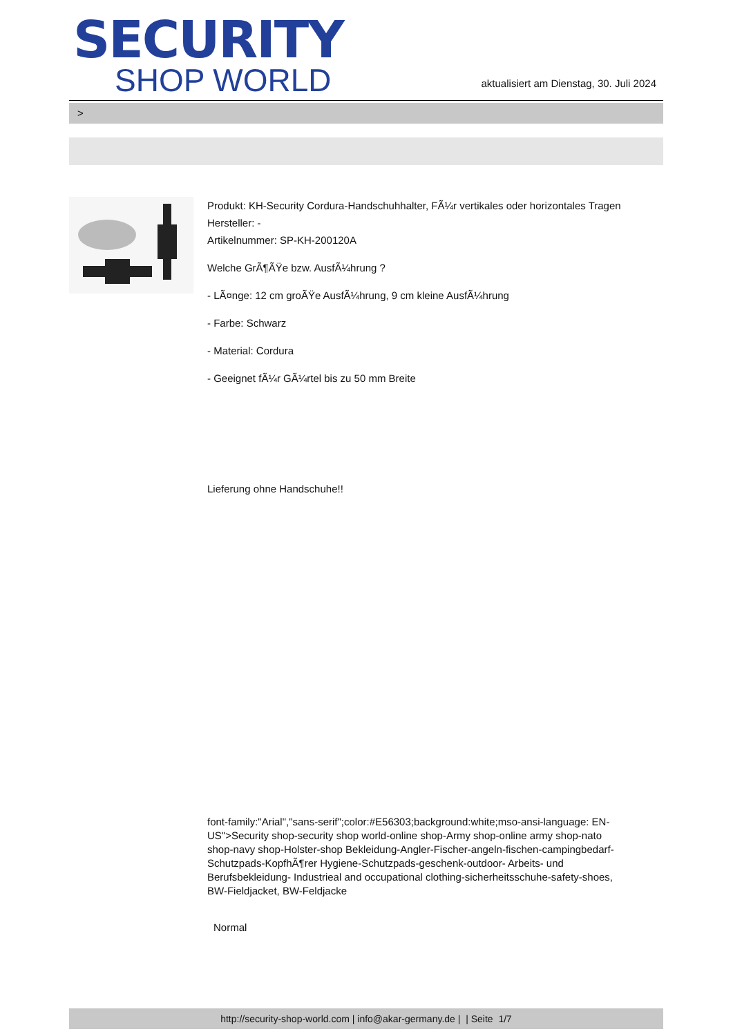SECURITY
SHOP WORLD
aktualisiert am Dienstag, 30. Juli 2024
>
Produkt: KH-Security Cordura-Handschuhhalter, FÃ¼r vertikales oder horizontales Tragen
Hersteller: -
Artikelnummer: SP-KH-200120A
Welche GrÃ¶ÃŸe bzw. AusfÃ¼hrung ?
- LÃ¤nge: 12 cm groÃŸe AusfÃ¼hrung, 9 cm kleine AusfÃ¼hrung
- Farbe: Schwarz
- Material: Cordura
- Geeignet fÃ¼r GÃ¼rtel bis zu 50 mm Breite
Lieferung ohne Handschuhe!!
font-family:"Arial","sans-serif";color:#E56303;background:white;mso-ansi-language: EN-US">Security shop-security shop world-online shop-Army shop-online army shop-nato shop-navy shop-Holster-shop Bekleidung-Angler-Fischer-angeln-fischen-campingbedarf-Schutzpads-KopfhÃ¶rer Hygiene-Schutzpads-geschenk-outdoor- Arbeits- und Berufsbekleidung- Industrieal and occupational clothing-sicherheitsschuhe-safety-shoes, BW-Fieldjacket, BW-Feldjacke
Normal
http://security-shop-world.com | info@akar-germany.de | | Seite 1/7